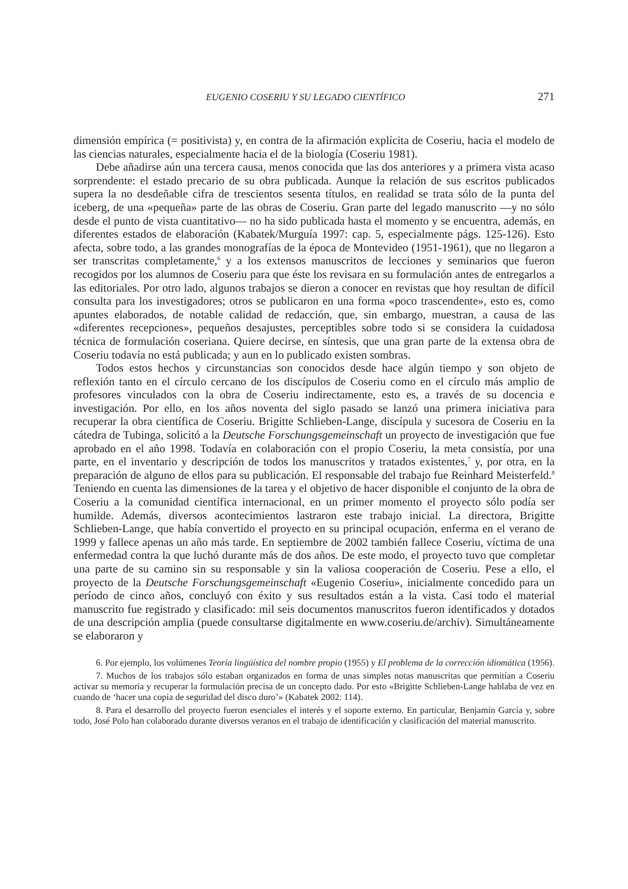EUGENIO COSERIU Y SU LEGADO CIENTÍFICO 271
dimensión empírica (= positivista) y, en contra de la afirmación explícita de Coseriu, hacia el modelo de las ciencias naturales, especialmente hacia el de la biología (Coseriu 1981).
Debe añadirse aún una tercera causa, menos conocida que las dos anteriores y a primera vista acaso sorprendente: el estado precario de su obra publicada. Aunque la relación de sus escritos publicados supera la no desdeñable cifra de trescientos sesenta títulos, en realidad se trata sólo de la punta del iceberg, de una «pequeña» parte de las obras de Coseriu. Gran parte del legado manuscrito —y no sólo desde el punto de vista cuantitativo— no ha sido publicada hasta el momento y se encuentra, además, en diferentes estados de elaboración (Kabatek/Murguía 1997: cap. 5, especialmente págs. 125-126). Esto afecta, sobre todo, a las grandes monografías de la época de Montevideo (1951-1961), que no llegaron a ser transcritas completamente,<sup>6</sup> y a los extensos manuscritos de lecciones y seminarios que fueron recogidos por los alumnos de Coseriu para que éste los revisara en su formulación antes de entregarlos a las editoriales. Por otro lado, algunos trabajos se dieron a conocer en revistas que hoy resultan de difícil consulta para los investigadores; otros se publicaron en una forma «poco trascendente», esto es, como apuntes elaborados, de notable calidad de redacción, que, sin embargo, muestran, a causa de las «diferentes recepciones», pequeños desajustes, perceptibles sobre todo si se considera la cuidadosa técnica de formulación coseriana. Quiere decirse, en síntesis, que una gran parte de la extensa obra de Coseriu todavía no está publicada; y aun en lo publicado existen sombras.
Todos estos hechos y circunstancias son conocidos desde hace algún tiempo y son objeto de reflexión tanto en el círculo cercano de los discípulos de Coseriu como en el círculo más amplio de profesores vinculados con la obra de Coseriu indirectamente, esto es, a través de su docencia e investigación. Por ello, en los años noventa del siglo pasado se lanzó una primera iniciativa para recuperar la obra científica de Coseriu. Brigitte Schlieben-Lange, discípula y sucesora de Coseriu en la cátedra de Tubinga, solicitó a la Deutsche Forschungsgemeinschaft un proyecto de investigación que fue aprobado en el año 1998. Todavía en colaboración con el propio Coseriu, la meta consistía, por una parte, en el inventario y descripción de todos los manuscritos y tratados existentes,<sup>7</sup> y, por otra, en la preparación de alguno de ellos para su publicación. El responsable del trabajo fue Reinhard Meisterfeld.<sup>8</sup> Teniendo en cuenta las dimensiones de la tarea y el objetivo de hacer disponible el conjunto de la obra de Coseriu a la comunidad científica internacional, en un primer momento el proyecto sólo podía ser humilde. Además, diversos acontecimientos lastraron este trabajo inicial. La directora, Brigitte Schlieben-Lange, que había convertido el proyecto en su principal ocupación, enferma en el verano de 1999 y fallece apenas un año más tarde. En septiembre de 2002 también fallece Coseriu, víctima de una enfermedad contra la que luchó durante más de dos años. De este modo, el proyecto tuvo que completar una parte de su camino sin su responsable y sin la valiosa cooperación de Coseriu. Pese a ello, el proyecto de la Deutsche Forschungsgemeinschaft «Eugenio Coseriu», inicialmente concedido para un período de cinco años, concluyó con éxito y sus resultados están a la vista. Casi todo el material manuscrito fue registrado y clasificado: mil seis documentos manuscritos fueron identificados y dotados de una descripción amplia (puede consultarse digitalmente en www.coseriu.de/archiv). Simultáneamente se elaboraron y
6. Por ejemplo, los volúmenes Teoría lingüística del nombre propio (1955) y El problema de la corrección idiomática (1956).
7. Muchos de los trabajos sólo estaban organizados en forma de unas simples notas manuscritas que permitían a Coseriu activar su memoria y recuperar la formulación precisa de un concepto dado. Por esto «Brigitte Schlieben-Lange hablaba de vez en cuando de ‘hacer una copia de seguridad del disco duro’» (Kabatek 2002: 114).
8. Para el desarrollo del proyecto fueron esenciales el interés y el soporte externo. En particular, Benjamín García y, sobre todo, José Polo han colaborado durante diversos veranos en el trabajo de identificación y clasificación del material manuscrito.